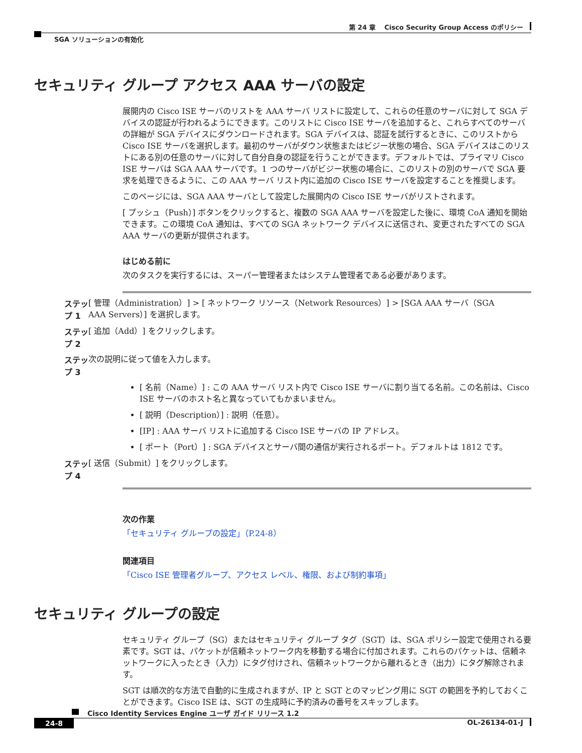第 24 章　 Cisco Security Group Access のポリシー
SGA ソリューションの有効化
セキュリティ グループ アクセス AAA サーバの設定
展開内の Cisco ISE サーバのリストを AAA サーバ リストに設定して、これらの任意のサーバに対して SGA デバイスの認証が行われるようにできます。このリストに Cisco ISE サーバを追加すると、これらすべてのサーバの詳細が SGA デバイスにダウンロードされます。SGA デバイスは、認証を試行するときに、このリストから Cisco ISE サーバを選択します。最初のサーバがダウン状態またはビジー状態の場合、SGA デバイスはこのリストにある別の任意のサーバに対して自分自身の認証を行うことができます。デフォルトでは、プライマリ Cisco ISE サーバは SGA AAA サーバです。1 つのサーバがビジー状態の場合に、このリストの別のサーバで SGA 要求を処理できるように、この AAA サーバ リスト内に追加の Cisco ISE サーバを設定することを推奨します。
このページには、SGA AAA サーバとして設定した展開内の Cisco ISE サーバがリストされます。
[ プッシュ（Push）] ボタンをクリックすると、複数の SGA AAA サーバを設定した後に、環境 CoA 通知を開始できます。この環境 CoA 通知は、すべての SGA ネットワーク デバイスに送信され、変更されたすべての SGA AAA サーバの更新が提供されます。
はじめる前に
次のタスクを実行するには、スーパー管理者またはシステム管理者である必要があります。
ステップ 1 [ 管理（Administration）] > [ ネットワーク リソース（Network Resources）] > [SGA AAA サーバ（SGA AAA Servers）] を選択します。
ステップ 2 [ 追加（Add）] をクリックします。
ステップ 3 次の説明に従って値を入力します。
[ 名前（Name）] : この AAA サーバ リスト内で Cisco ISE サーバに割り当てる名前。この名前は、Cisco ISE サーバのホスト名と異なっていてもかまいません。
[ 説明（Description）] : 説明（任意）。
[IP] : AAA サーバ リストに追加する Cisco ISE サーバの IP アドレス。
[ ポート（Port）] : SGA デバイスとサーバ間の通信が実行されるポート。デフォルトは 1812 です。
ステップ 4 [ 送信（Submit）] をクリックします。
次の作業
「セキュリティ グループの設定」（P.24-8）
関連項目
「Cisco ISE 管理者グループ、アクセス レベル、権限、および制約事項」
セキュリティ グループの設定
セキュリティ グループ（SG）またはセキュリティ グループ タグ（SGT）は、SGA ポリシー設定で使用される要素です。SGT は、パケットが信頼ネットワーク内を移動する場合に付加されます。これらのパケットは、信頼ネットワークに入ったとき（入力）にタグ付けされ、信頼ネットワークから離れるとき（出力）にタグ解除されます。
SGT は順次的な方法で自動的に生成されますが、IP と SGT とのマッピング用に SGT の範囲を予約しておくことができます。Cisco ISE は、SGT の生成時に予約済みの番号をスキップします。
Cisco Identity Services Engine ユーザ ガイド リリース 1.2
24-8 OL-26134-01-J